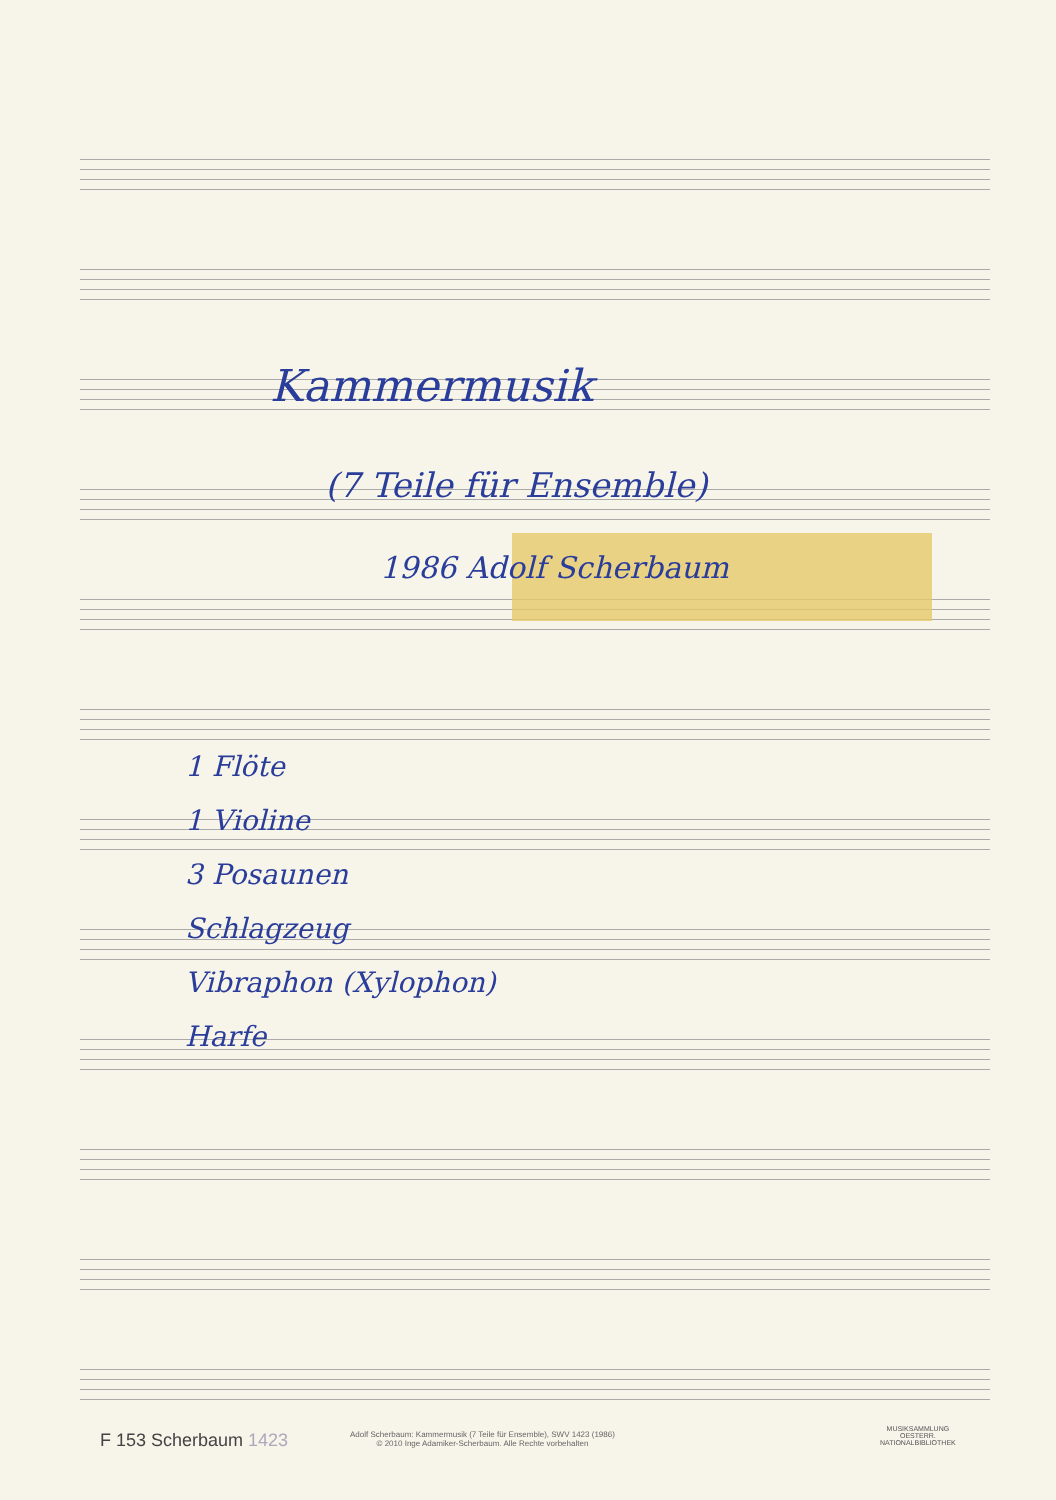Kammermusik
(7 Teile für Ensemble)
1986 Adolf Scherbaum
1 Flöte
1 Violine
3 Posaunen
Schlagzeug
Vibraphon (Xylophon)
Harfe
F 153 Scherbaum 1423
Adolf Scherbaum: Kammermusik (7 Teile für Ensemble), SWV 1423 (1986)
© 2010 Inge Adamiker-Scherbaum. Alle Rechte vorbehalten
MUSIKSAMMLUNG
OESTERR.
NATIONALBIBLIOTHEK